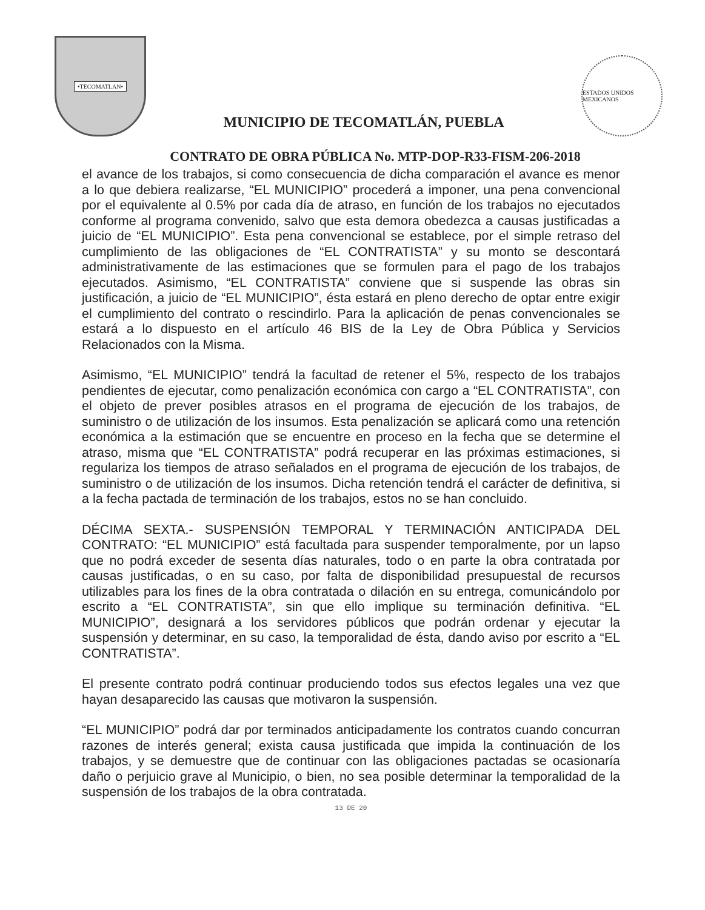•TECOMATLAN•
MUNICIPIO DE TECOMATLÁN, PUEBLA
ESTADOS UNIDOS MEXICANOS
CONTRATO DE OBRA PÚBLICA No. MTP-DOP-R33-FISM-206-2018
el avance de los trabajos, si como consecuencia de dicha comparación el avance es menor a lo que debiera realizarse, “EL MUNICIPIO” procederá a imponer, una pena convencional por el equivalente al 0.5% por cada día de atraso, en función de los trabajos no ejecutados conforme al programa convenido, salvo que esta demora obedezca a causas justificadas a juicio de “EL MUNICIPIO”. Esta pena convencional se establece, por el simple retraso del cumplimiento de las obligaciones de “EL CONTRATISTA” y su monto se descontará administrativamente de las estimaciones que se formulen para el pago de los trabajos ejecutados. Asimismo, “EL CONTRATISTA” conviene que si suspende las obras sin justificación, a juicio de “EL MUNICIPIO”, ésta estará en pleno derecho de optar entre exigir el cumplimiento del contrato o rescindirlo. Para la aplicación de penas convencionales se estará a lo dispuesto en el artículo 46 BIS de la Ley de Obra Pública y Servicios Relacionados con la Misma.
Asimismo, “EL MUNICIPIO” tendrá la facultad de retener el 5%, respecto de los trabajos pendientes de ejecutar, como penalización económica con cargo a “EL CONTRATISTA”, con el objeto de prever posibles atrasos en el programa de ejecución de los trabajos, de suministro o de utilización de los insumos. Esta penalización se aplicará como una retención económica a la estimación que se encuentre en proceso en la fecha que se determine el atraso, misma que “EL CONTRATISTA” podrá recuperar en las próximas estimaciones, si regulariza los tiempos de atraso señalados en el programa de ejecución de los trabajos, de suministro o de utilización de los insumos. Dicha retención tendrá el carácter de definitiva, si a la fecha pactada de terminación de los trabajos, estos no se han concluido.
DÉCIMA SEXTA.- SUSPENSIÓN TEMPORAL Y TERMINACIÓN ANTICIPADA DEL CONTRATO: “EL MUNICIPIO” está facultada para suspender temporalmente, por un lapso que no podrá exceder de sesenta días naturales, todo o en parte la obra contratada por causas justificadas, o en su caso, por falta de disponibilidad presupuestal de recursos utilizables para los fines de la obra contratada o dilación en su entrega, comunicándolo por escrito a “EL CONTRATISTA”, sin que ello implique su terminación definitiva. “EL MUNICIPIO”, designará a los servidores públicos que podrán ordenar y ejecutar la suspensión y determinar, en su caso, la temporalidad de ésta, dando aviso por escrito a “EL CONTRATISTA”.
El presente contrato podrá continuar produciendo todos sus efectos legales una vez que hayan desaparecido las causas que motivaron la suspensión.
“EL MUNICIPIO” podrá dar por terminados anticipadamente los contratos cuando concurran razones de interés general; exista causa justificada que impida la continuación de los trabajos, y se demuestre que de continuar con las obligaciones pactadas se ocasionaría daño o perjuicio grave al Municipio, o bien, no sea posible determinar la temporalidad de la suspensión de los trabajos de la obra contratada.
13 DE 20